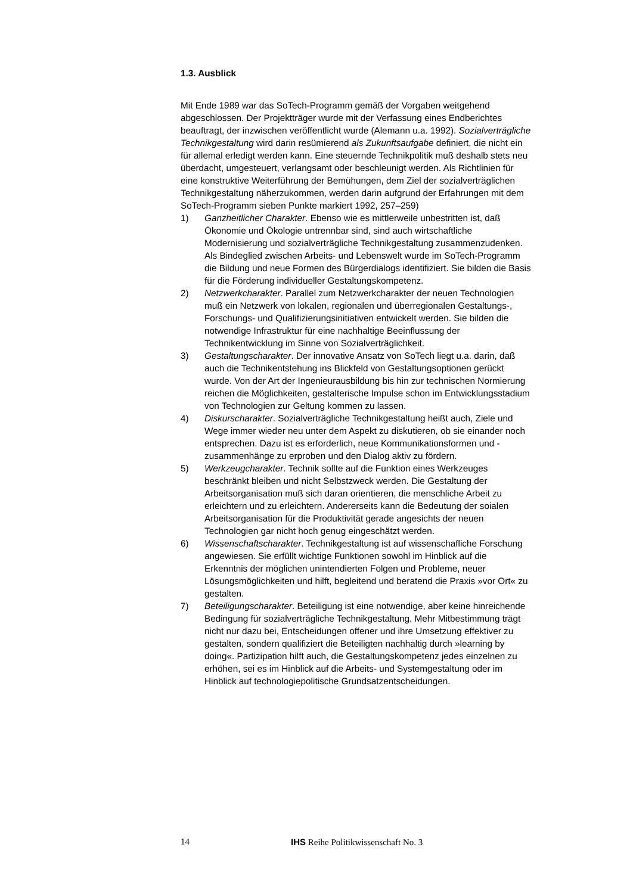1.3. Ausblick
Mit Ende 1989 war das SoTech-Programm gemäß der Vorgaben weitgehend abgeschlossen. Der Projektträger wurde mit der Verfassung eines Endberichtes beauftragt, der inzwischen veröffentlicht wurde (Alemann u.a. 1992). Sozialverträgliche Technikgestaltung wird darin resümierend als Zukunftsaufgabe definiert, die nicht ein für allemal erledigt werden kann. Eine steuernde Technikpolitik muß deshalb stets neu überdacht, umgesteu­ert, verlangsamt oder beschleunigt werden. Als Richtlinien für eine kon­struktive Weiterführung der Bemühungen, dem Ziel der sozialverträglichen Technikgestaltung näherzukommen, werden darin aufgrund der Erfahrungen mit dem SoTech-Programm sieben Punkte markiert 1992, 257–259)
1) Ganzheitlicher Charakter. Ebenso wie es mittlerweile unbestritten ist, daß Ökonomie und Ökologie untrennbar sind, sind auch wirtschaftliche Modernisierung und sozialverträgliche Technikgestaltung zusammen­zudenken. Als Bindeglied zwischen Arbeits- und Lebenswelt wurde im SoTech-Programm die Bildung und neue Formen des Bürgerdialogs identifiziert. Sie bilden die Basis für die Förderung individueller Gestal­tungskompetenz.
2) Netzwerkcharakter. Parallel zum Netzwerkcharakter der neuen Technologien muß ein Netzwerk von lokalen, regionalen und überre­gionalen Gestaltungs-, Forschungs- und Qualifizierungsinitiativen ent­wickelt werden. Sie bilden die notwendige Infrastruktur für eine nach­haltige Beeinflussung der Technikentwicklung im Sinne von Sozialverträglichkeit.
3) Gestaltungscharakter. Der innovative Ansatz von SoTech liegt u.a. darin, daß auch die Technikentstehung ins Blickfeld von Gestaltungs­optionen gerückt wurde. Von der Art der Ingenieurausbildung bis hin zur technischen Normierung reichen die Möglichkeiten, gestalterische Impulse schon im Entwicklungsstadium von Technologien zur Geltung kommen zu lassen.
4) Diskurscharakter. Sozialverträgliche Technikgestaltung heißt auch, Ziele und Wege immer wieder neu unter dem Aspekt zu diskutieren, ob sie einander noch entsprechen. Dazu ist es erforderlich, neue Kommunikationsformen und -zusammenhänge zu erproben und den Dialog aktiv zu fördern.
5) Werkzeugcharakter. Technik sollte auf die Funktion eines Werkzeu­ges beschränkt bleiben und nicht Selbstzweck werden. Die Gestaltung der Arbeitsorganisation muß sich daran orientieren, die menschliche Arbeit zu erleichtern und zu erleichtern. Andererseits kann die Bedeu­tung der soialen Arbeitsorganisation für die Produktivität gerade ange­sichts der neuen Technologien gar nicht hoch genug eingeschätzt wer­den.
6) Wissenschaftscharakter. Technikgestaltung ist auf wissenschafliche Forschung angewiesen. Sie erfüllt wichtige Funktionen sowohl im Hin­blick auf die Erkenntnis der möglichen unintendierten Folgen und Pro­bleme, neuer Lösungsmöglichkeiten und hilft, begleitend und beratend die Praxis »vor Ort« zu gestalten.
7) Beteiligungscharakter. Beteiligung ist eine notwendige, aber keine hin­reichende Bedingung für sozialverträgliche Technikgestaltung. Mehr Mitbestimmung trägt nicht nur dazu bei, Entscheidungen offener und ihre Umsetzung effektiver zu gestalten, sondern qualifiziert die Betei­ligten nachhaltig durch »learning by doing«. Partizipation hilft auch, die Gestaltungskompetenz jedes einzelnen zu erhöhen, sei es im Hinblick auf die Arbeits- und Systemgestaltung oder im Hinblick auf tech­nologiepolitische Grundsatzentscheidungen.
14 IHS Reihe Politikwissenschaft No. 3